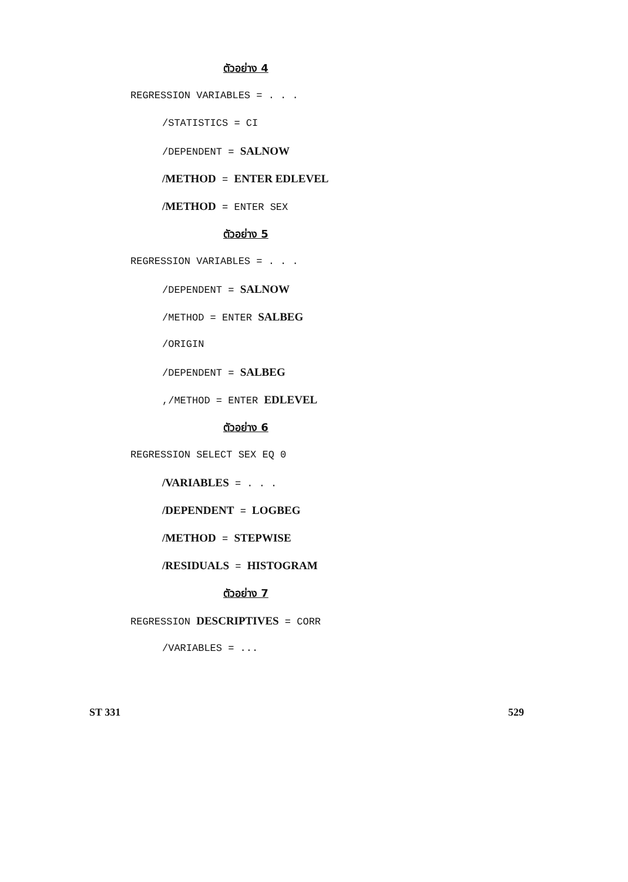ตัวอย่าง 4
REGRESSION VARIABLES = . . .
/STATISTICS = CI
/DEPENDENT = SALNOW
/METHOD = ENTER EDLEVEL
/METHOD = ENTER SEX
ตัวอย่าง 5
REGRESSION VARIABLES = . . .
/DEPENDENT = SALNOW
/METHOD = ENTER SALBEG
/ORIGIN
/DEPENDENT = SALBEG
,/METHOD = ENTER EDLEVEL
ตัวอย่าง 6
REGRESSION SELECT SEX EQ 0
/VARIABLES = . . .
/DEPENDENT = LOGBEG
/METHOD = STEPWISE
/RESIDUALS = HISTOGRAM
ตัวอย่าง 7
REGRESSION DESCRIPTIVES = CORR
/VARIABLES = ...
ST 331 529